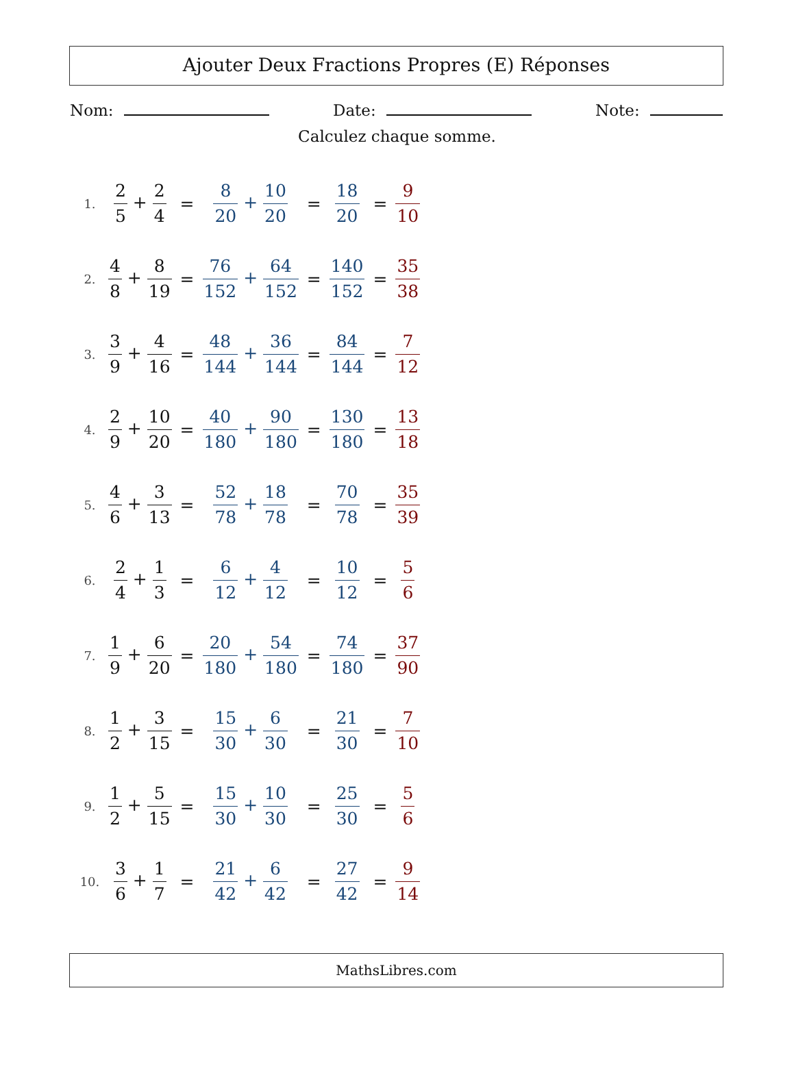Ajouter Deux Fractions Propres (E) Réponses
Nom: Date: Note:
Calculez chaque somme.
| 1. | 2 5 + 2 4 | = | 8 20 + 10 20 | = | 18 20 | = | 9 10 |
| 2. | 4 8 + 8 19 | = | 76 152 + 64 152 | = | 140 152 | = | 35 38 |
| 3. | 3 9 + 4 16 | = | 48 144 + 36 144 | = | 84 144 | = | 7 12 |
| 4. | 2 9 + 10 20 | = | 40 180 + 90 180 | = | 130 180 | = | 13 18 |
| 5. | 4 6 + 3 13 | = | 52 78 + 18 78 | = | 70 78 | = | 35 39 |
| 6. | 2 4 + 1 3 | = | 6 12 + 4 12 | = | 10 12 | = | 5 6 |
| 7. | 1 9 + 6 20 | = | 20 180 + 54 180 | = | 74 180 | = | 37 90 |
| 8. | 1 2 + 3 15 | = | 15 30 + 6 30 | = | 21 30 | = | 7 10 |
| 9. | 1 2 + 5 15 | = | 15 30 + 10 30 | = | 25 30 | = | 5 6 |
| 10. | 3 6 + 1 7 | = | 21 42 + 6 42 | = | 27 42 | = | 9 14 |
MathsLibres.com